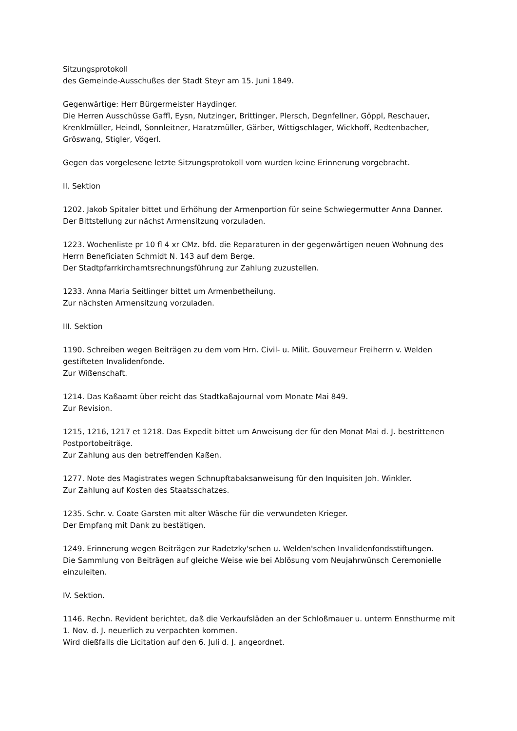Sitzungsprotokoll
des Gemeinde-Ausschußes der Stadt Steyr am 15. Juni 1849.
Gegenwärtige: Herr Bürgermeister Haydinger.
Die Herren Ausschüsse Gaffl, Eysn, Nutzinger, Brittinger, Plersch, Degnfellner, Göppl, Reschauer, Krenklmüller, Heindl, Sonnleitner, Haratzmüller, Gärber, Wittigschlager, Wickhoff, Redtenbacher, Gröswang, Stigler, Vögerl.
Gegen das vorgelesene letzte Sitzungsprotokoll vom wurden keine Erinnerung vorgebracht.
II. Sektion
1202. Jakob Spitaler bittet und Erhöhung der Armenportion für seine Schwiegermutter Anna Danner.
Der Bittstellung zur nächst Armensitzung vorzuladen.
1223. Wochenliste pr 10 fl 4 xr CMz. bfd. die Reparaturen in der gegenwärtigen neuen Wohnung des Herrn Beneficiaten Schmidt N. 143 auf dem Berge.
Der Stadtpfarrkirchamtsrechnungsführung zur Zahlung zuzustellen.
1233. Anna Maria Seitlinger bittet um Armenbetheilung.
Zur nächsten Armensitzung vorzuladen.
III. Sektion
1190. Schreiben wegen Beiträgen zu dem vom Hrn. Civil- u. Milit. Gouverneur Freiherrn v. Welden gestifteten Invalidenfonde.
Zur Wißenschaft.
1214. Das Kaßaamt über reicht das Stadtkaßajournal vom Monate Mai 849.
Zur Revision.
1215, 1216, 1217 et 1218. Das Expedit bittet um Anweisung der für den Monat Mai d. J. bestrittenen Postportobeiträge.
Zur Zahlung aus den betreffenden Kaßen.
1277. Note des Magistrates wegen Schnupftabaksanweisung für den Inquisiten Joh. Winkler.
Zur Zahlung auf Kosten des Staatsschatzes.
1235. Schr. v. Coate Garsten mit alter Wäsche für die verwundeten Krieger.
Der Empfang mit Dank zu bestätigen.
1249. Erinnerung wegen Beiträgen zur Radetzky'schen u. Welden'schen Invalidenfondsstiftungen.
Die Sammlung von Beiträgen auf gleiche Weise wie bei Ablösung vom Neujahrwünsch Ceremonielle einzuleiten.
IV. Sektion.
1146. Rechn. Revident berichtet, daß die Verkaufsläden an der Schloßmauer u. unterm Ennsthurme mit 1. Nov. d. J. neuerlich zu verpachten kommen.
Wird dießfalls die Licitation auf den 6. Juli d. J. angeordnet.